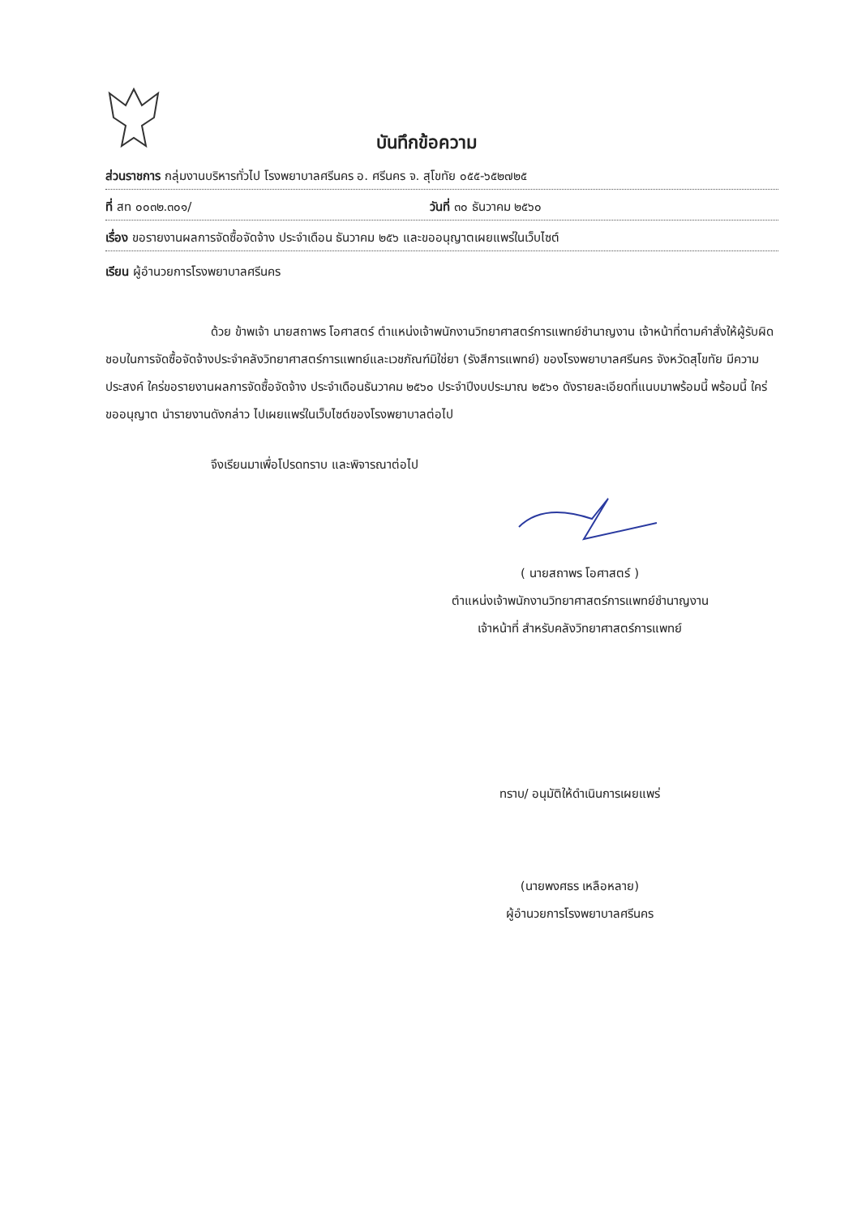บันทึกข้อความ
ส่วนราชการ กลุ่มงานบริหารทั่วไป โรงพยาบาลศรีนคร อ. ศรีนคร จ. สุโขทัย ๐๕๕-๖๕๒๗๒๕
ที่ สท ๐๐๓๒.๓๐๑/ วันที่ ๓๐ ธันวาคม ๒๕๖๐
เรื่อง ขอรายงานผลการจัดซื้อจัดจ้าง ประจำเดือน ธันวาคม ๒๕๖ และขออนุญาตเผยแพร่ในเว็บไซต์
เรียน ผู้อำนวยการโรงพยาบาลศรีนคร
ด้วย ข้าพเจ้า นายสถาพร โอศาสตร์ ตำแหน่งเจ้าพนักงานวิทยาศาสตร์การแพทย์ชำนาญงาน เจ้าหน้าที่ตามคำสั่งให้ผู้รับผิดชอบในการจัดซื้อจัดจ้างประจำคลังวิทยาศาสตร์การแพทย์และเวชภัณฑ์มิใช่ยา (รังสีการแพทย์) ของโรงพยาบาลศรีนคร จังหวัดสุโขทัย มีความประสงค์ ใคร่ขอรายงานผลการจัดซื้อจัดจ้าง ประจำเดือนธันวาคม ๒๕๖๐ ประจำปีงบประมาณ ๒๕๖๑ ดังรายละเอียดที่แนบมาพร้อมนี้ พร้อมนี้ ใคร่ขออนุญาต นำรายงานดังกล่าว ไปเผยแพร่ในเว็บไซต์ของโรงพยาบาลต่อไป
จึงเรียนมาเพื่อโปรดทราบ และพิจารณาต่อไป
( นายสถาพร โอศาสตร์ )
ตำแหน่งเจ้าพนักงานวิทยาศาสตร์การแพทย์ชำนาญงาน
เจ้าหน้าที่ สำหรับคลังวิทยาศาสตร์การแพทย์
ทราบ/ อนุมัติให้ดำเนินการเผยแพร่
(นายพงศธร เหลือหลาย)
ผู้อำนวยการโรงพยาบาลศรีนคร